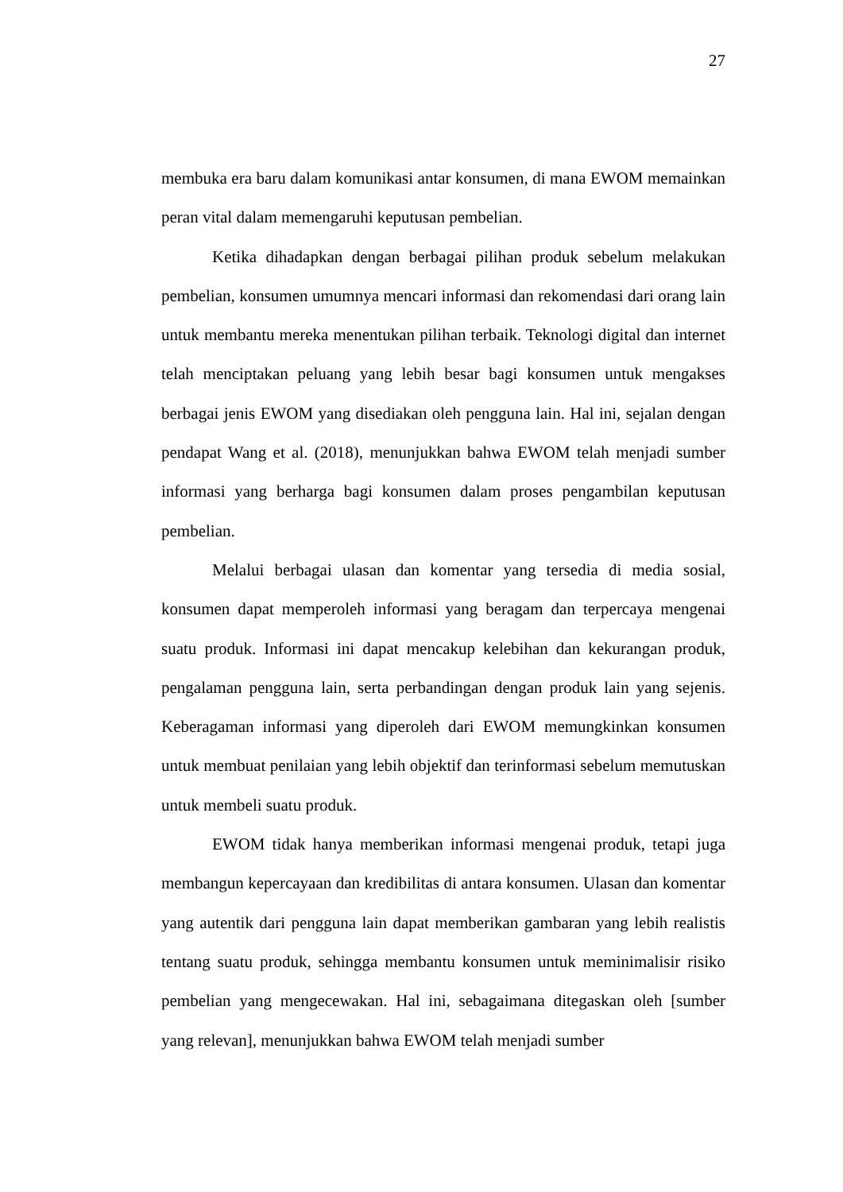27
membuka era baru dalam komunikasi antar konsumen, di mana EWOM memainkan peran vital dalam memengaruhi keputusan pembelian.
Ketika dihadapkan dengan berbagai pilihan produk sebelum melakukan pembelian, konsumen umumnya mencari informasi dan rekomendasi dari orang lain untuk membantu mereka menentukan pilihan terbaik. Teknologi digital dan internet telah menciptakan peluang yang lebih besar bagi konsumen untuk mengakses berbagai jenis EWOM yang disediakan oleh pengguna lain. Hal ini, sejalan dengan pendapat Wang et al. (2018), menunjukkan bahwa EWOM telah menjadi sumber informasi yang berharga bagi konsumen dalam proses pengambilan keputusan pembelian.
Melalui berbagai ulasan dan komentar yang tersedia di media sosial, konsumen dapat memperoleh informasi yang beragam dan terpercaya mengenai suatu produk. Informasi ini dapat mencakup kelebihan dan kekurangan produk, pengalaman pengguna lain, serta perbandingan dengan produk lain yang sejenis. Keberagaman informasi yang diperoleh dari EWOM memungkinkan konsumen untuk membuat penilaian yang lebih objektif dan terinformasi sebelum memutuskan untuk membeli suatu produk.
EWOM tidak hanya memberikan informasi mengenai produk, tetapi juga membangun kepercayaan dan kredibilitas di antara konsumen. Ulasan dan komentar yang autentik dari pengguna lain dapat memberikan gambaran yang lebih realistis tentang suatu produk, sehingga membantu konsumen untuk meminimalisir risiko pembelian yang mengecewakan. Hal ini, sebagaimana ditegaskan oleh [sumber yang relevan], menunjukkan bahwa EWOM telah menjadi sumber